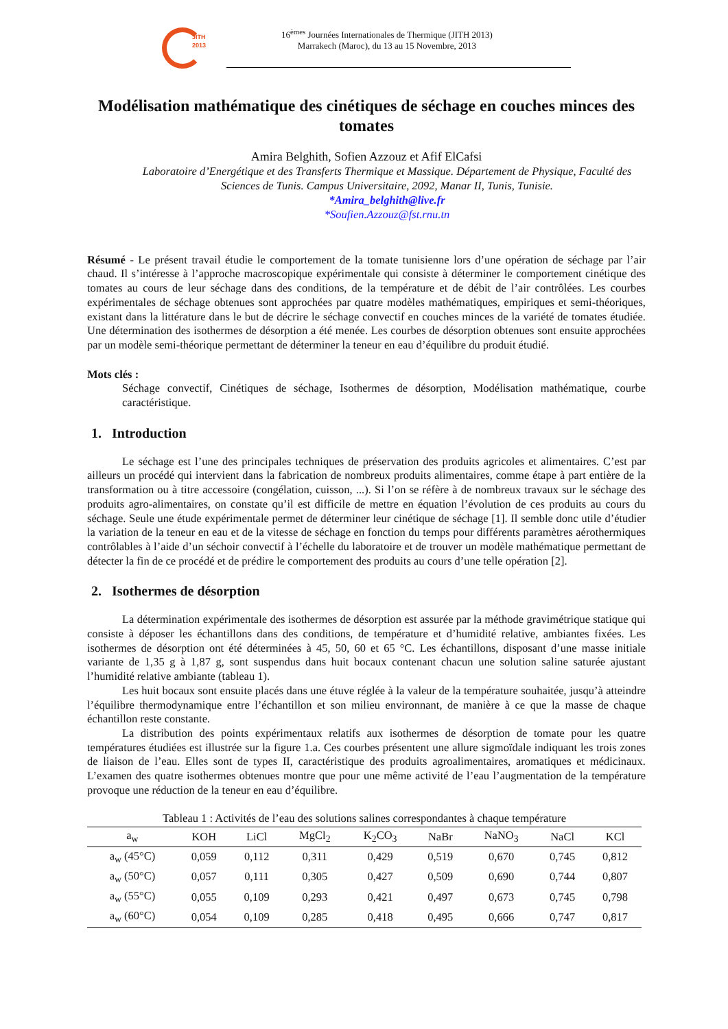JITH
2013
16<sup>èmes</sup> Journées Internationales de Thermique (JITH 2013)
Marrakech (Maroc), du 13 au 15 Novembre, 2013
Modélisation mathématique des cinétiques de séchage en couches minces des tomates
Amira Belghith, Sofien Azzouz et Afif ElCafsi
Laboratoire d’Energétique et des Transferts Thermique et Massique. Département de Physique, Faculté des Sciences de Tunis. Campus Universitaire, 2092, Manar II, Tunis, Tunisie.
*Amira_belghith@live.fr
*Soufien.Azzouz@fst.rnu.tn
Résumé - Le présent travail étudie le comportement de la tomate tunisienne lors d’une opération de séchage par l’air chaud. Il s’intéresse à l’approche macroscopique expérimentale qui consiste à déterminer le comportement cinétique des tomates au cours de leur séchage dans des conditions, de la température et de débit de l’air contrôlées. Les courbes expérimentales de séchage obtenues sont approchées par quatre modèles mathématiques, empiriques et semi-théoriques, existant dans la littérature dans le but de décrire le séchage convectif en couches minces de la variété de tomates étudiée. Une détermination des isothermes de désorption a été menée. Les courbes de désorption obtenues sont ensuite approchées par un modèle semi-théorique permettant de déterminer la teneur en eau d’équilibre du produit étudié.
Mots clés :
Séchage convectif, Cinétiques de séchage, Isothermes de désorption, Modélisation mathématique, courbe caractéristique.
1. Introduction
Le séchage est l’une des principales techniques de préservation des produits agricoles et alimentaires. C’est par ailleurs un procédé qui intervient dans la fabrication de nombreux produits alimentaires, comme étape à part entière de la transformation ou à titre accessoire (congélation, cuisson, ...). Si l’on se réfère à de nombreux travaux sur le séchage des produits agro-alimentaires, on constate qu’il est difficile de mettre en équation l’évolution de ces produits au cours du séchage. Seule une étude expérimentale permet de déterminer leur cinétique de séchage [1]. Il semble donc utile d’étudier la variation de la teneur en eau et de la vitesse de séchage en fonction du temps pour différents paramètres aérothermiques contrôlables à l’aide d’un séchoir convectif à l’échelle du laboratoire et de trouver un modèle mathématique permettant de détecter la fin de ce procédé et de prédire le comportement des produits au cours d’une telle opération [2].
2. Isothermes de désorption
La détermination expérimentale des isothermes de désorption est assurée par la méthode gravimétrique statique qui consiste à déposer les échantillons dans des conditions, de température et d’humidité relative, ambiantes fixées. Les isothermes de désorption ont été déterminées à 45, 50, 60 et 65 °C. Les échantillons, disposant d’une masse initiale variante de 1,35 g à 1,87 g, sont suspendus dans huit bocaux contenant chacun une solution saline saturée ajustant l’humidité relative ambiante (tableau 1).
Les huit bocaux sont ensuite placés dans une étuve réglée à la valeur de la température souhaitée, jusqu’à atteindre l’équilibre thermodynamique entre l’échantillon et son milieu environnant, de manière à ce que la masse de chaque échantillon reste constante.
La distribution des points expérimentaux relatifs aux isothermes de désorption de tomate pour les quatre températures étudiées est illustrée sur la figure 1.a. Ces courbes présentent une allure sigmoïdale indiquant les trois zones de liaison de l’eau. Elles sont de types II, caractéristique des produits agroalimentaires, aromatiques et médicinaux. L’examen des quatre isothermes obtenues montre que pour une même activité de l’eau l’augmentation de la température provoque une réduction de la teneur en eau d’équilibre.
Tableau 1 : Activités de l’eau des solutions salines correspondantes à chaque température
| a<sub>w</sub> | KOH | LiCl | MgCl<sub>2</sub> | K<sub>2</sub>CO<sub>3</sub> | NaBr | NaNO<sub>3</sub> | NaCl | KCl |
| --- | --- | --- | --- | --- | --- | --- | --- | --- |
| a<sub>w</sub> (45°C) | 0,059 | 0,112 | 0,311 | 0,429 | 0,519 | 0,670 | 0,745 | 0,812 |
| a<sub>w</sub> (50°C) | 0,057 | 0,111 | 0,305 | 0,427 | 0,509 | 0,690 | 0,744 | 0,807 |
| a<sub>w</sub> (55°C) | 0,055 | 0,109 | 0,293 | 0,421 | 0,497 | 0,673 | 0,745 | 0,798 |
| a<sub>w</sub> (60°C) | 0,054 | 0,109 | 0,285 | 0,418 | 0,495 | 0,666 | 0,747 | 0,817 |